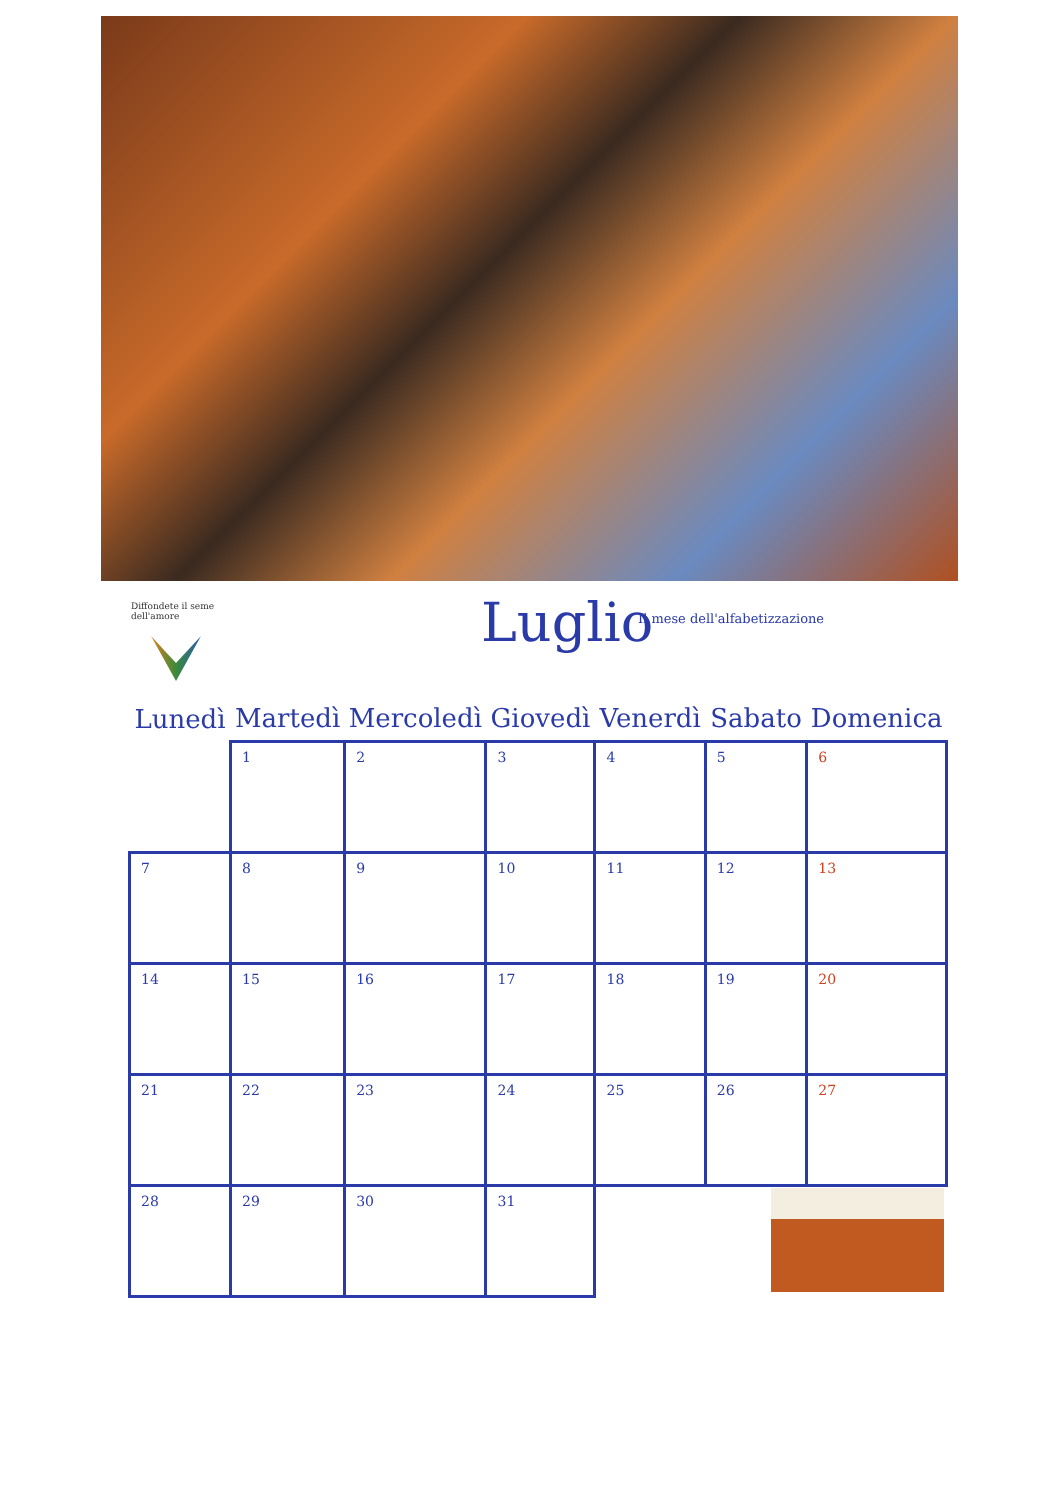Diffondete il seme dell'amore
Luglio Il mese dell'alfabetizzazione
| Lunedì | Martedì | Mercoledì | Giovedì | Venerdì | Sabato | Domenica |
| --- | --- | --- | --- | --- | --- | --- |
| | 1 | 2 | 3 | 4 | 5 | 6 |
| 7 | 8 | 9 | 10 | 11 | 12 | 13 |
| 14 | 15 | 16 | 17 | 18 | 19 | 20 |
| 21 | 22 | 23 | 24 | 25 | 26 | 27 |
| 28 | 29 | 30 | 31 | | | |